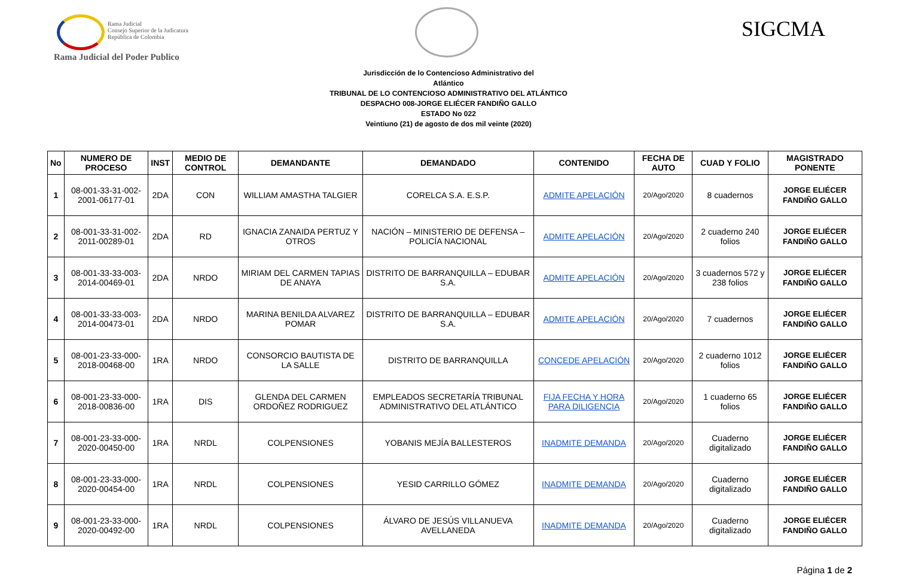Rama Judicial
Consejo Superior de la Judicatura
República de Colombia
Rama Judicial del Poder Publico
SIGCMA
Jurisdicción de lo Contencioso Administrativo del
Atlántico
TRIBUNAL DE LO CONTENCIOSO ADMINISTRATIVO DEL ATLÁNTICO
DESPACHO 008-JORGE ELIÉCER FANDIÑO GALLO
ESTADO No 022
Veintiuno (21) de agosto de dos mil veinte (2020)
| No | NUMERO DE PROCESO | INST | MEDIO DE CONTROL | DEMANDANTE | DEMANDADO | CONTENIDO | FECHA DE AUTO | CUAD Y FOLIO | MAGISTRADO PONENTE |
| --- | --- | --- | --- | --- | --- | --- | --- | --- | --- |
| 1 | 08-001-33-31-002-2001-06177-01 | 2DA | CON | WILLIAM AMASTHA TALGIER | CORELCA S.A. E.S.P. | ADMITE APELACIÓN | 20/Ago/2020 | 8 cuadernos | JORGE ELIÉCER FANDIÑO GALLO |
| 2 | 08-001-33-31-002-2011-00289-01 | 2DA | RD | IGNACIA ZANAIDA PERTUZ Y OTROS | NACIÓN – MINISTERIO DE DEFENSA – POLICÍA NACIONAL | ADMITE APELACIÓN | 20/Ago/2020 | 2 cuaderno 240 folios | JORGE ELIÉCER FANDIÑO GALLO |
| 3 | 08-001-33-33-003-2014-00469-01 | 2DA | NRDO | MIRIAM DEL CARMEN TAPIAS DE ANAYA | DISTRITO DE BARRANQUILLA – EDUBAR S.A. | ADMITE APELACIÓN | 20/Ago/2020 | 3 cuadernos 572 y 238 folios | JORGE ELIÉCER FANDIÑO GALLO |
| 4 | 08-001-33-33-003-2014-00473-01 | 2DA | NRDO | MARINA BENILDA ALVAREZ POMAR | DISTRITO DE BARRANQUILLA – EDUBAR S.A. | ADMITE APELACIÓN | 20/Ago/2020 | 7 cuadernos | JORGE ELIÉCER FANDIÑO GALLO |
| 5 | 08-001-23-33-000-2018-00468-00 | 1RA | NRDO | CONSORCIO BAUTISTA DE LA SALLE | DISTRITO DE BARRANQUILLA | CONCEDE APELACIÓN | 20/Ago/2020 | 2 cuaderno 1012 folios | JORGE ELIÉCER FANDIÑO GALLO |
| 6 | 08-001-23-33-000-2018-00836-00 | 1RA | DIS | GLENDA DEL CARMEN ORDOÑEZ RODRIGUEZ | EMPLEADOS SECRETARÍA TRIBUNAL ADMINISTRATIVO DEL ATLÁNTICO | FIJA FECHA Y HORA PARA DILIGENCIA | 20/Ago/2020 | 1 cuaderno 65 folios | JORGE ELIÉCER FANDIÑO GALLO |
| 7 | 08-001-23-33-000-2020-00450-00 | 1RA | NRDL | COLPENSIONES | YOBANIS MEJÍA BALLESTEROS | INADMITE DEMANDA | 20/Ago/2020 | Cuaderno digitalizado | JORGE ELIÉCER FANDIÑO GALLO |
| 8 | 08-001-23-33-000-2020-00454-00 | 1RA | NRDL | COLPENSIONES | YESID CARRILLO GÓMEZ | INADMITE DEMANDA | 20/Ago/2020 | Cuaderno digitalizado | JORGE ELIÉCER FANDIÑO GALLO |
| 9 | 08-001-23-33-000-2020-00492-00 | 1RA | NRDL | COLPENSIONES | ÁLVARO DE JESÚS VILLANUEVA AVELLANEDA | INADMITE DEMANDA | 20/Ago/2020 | Cuaderno digitalizado | JORGE ELIÉCER FANDIÑO GALLO |
Página 1 de 2